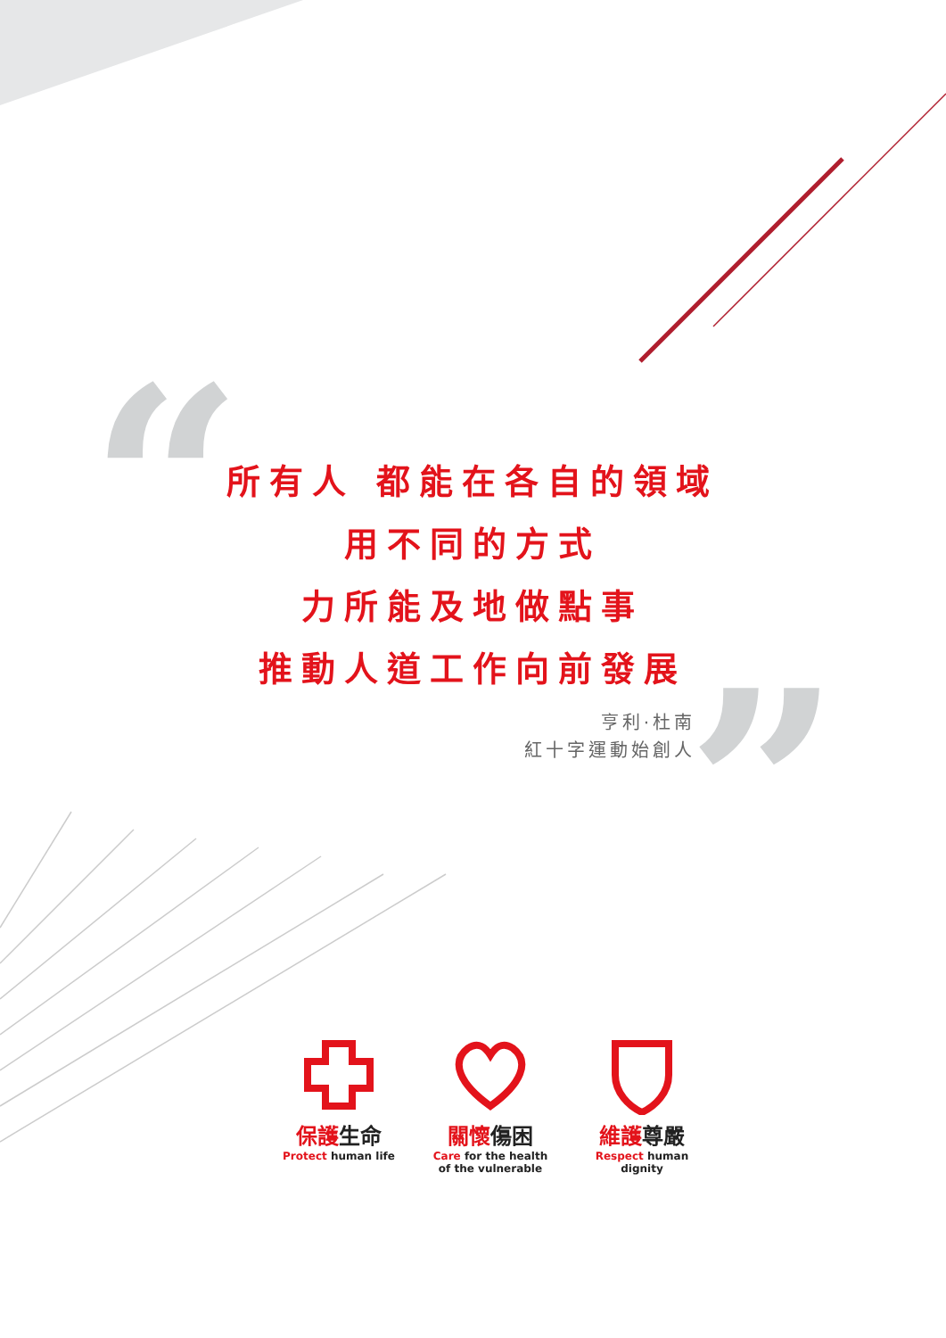“
”
所有人 都能在各自的領域
用不同的方式
力所能及地做點事
推動人道工作向前發展
亨利·杜南
紅十字運動始創人
保護生命
Protect human life
關懷傷困
Care for the health
of the vulnerable
維護尊嚴
Respect human dignity